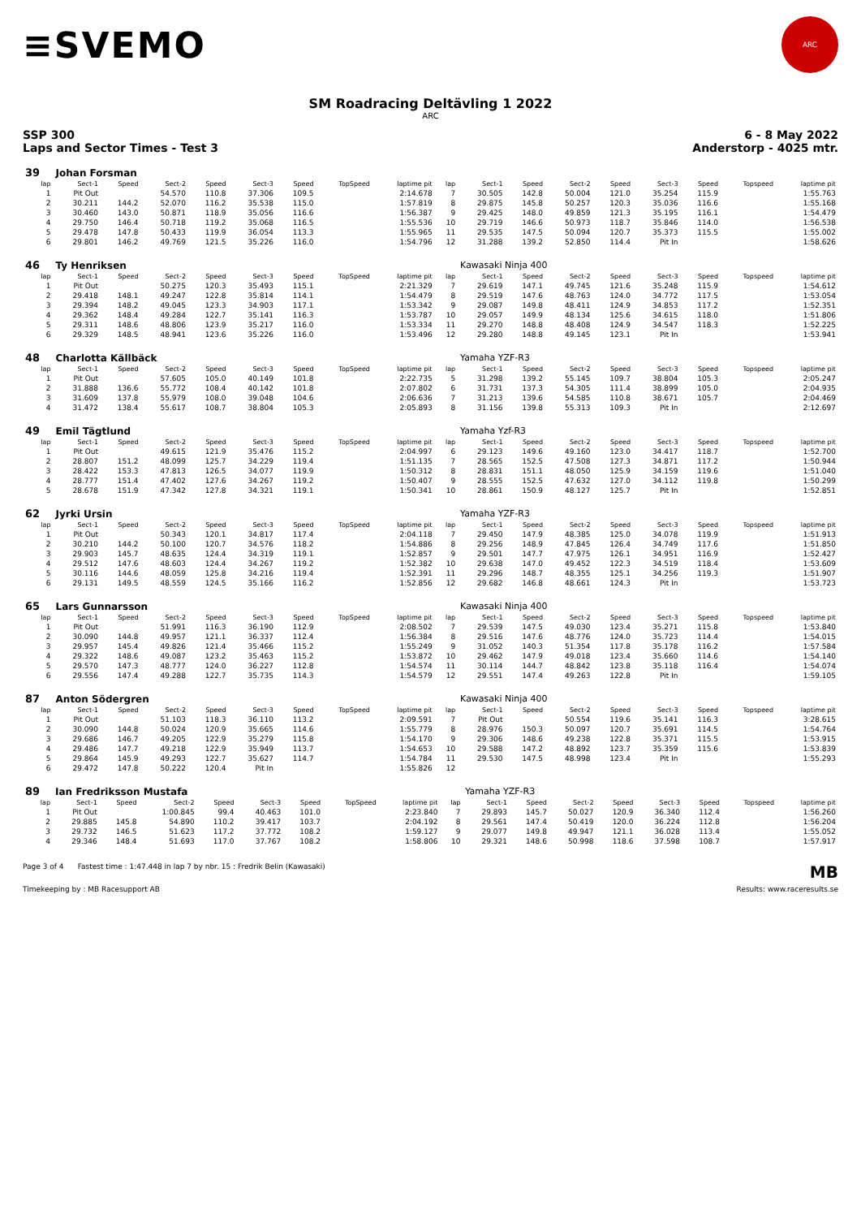≡SVEMO
ARC
SM Roadracing Deltävling 1 2022
ARC
SSP 300 6 - 8 May 2022
Laps and Sector Times - Test 3 Anderstorp - 4025 mtr.
| 39 | Johan Forsman | | | | | | | | | | | | | | | | |
| lap | Sect-1 | Speed | Sect-2 | Speed | Sect-3 | Speed | TopSpeed | laptime pit | lap | Sect-1 | Speed | Sect-2 | Speed | Sect-3 | Speed | Topspeed | laptime pit |
| 1 | Pit Out | | 54.570 | 110.8 | 37.306 | 109.5 | | 2:14.678 | 7 | 30.505 | 142.8 | 50.004 | 121.0 | 35.254 | 115.9 | | 1:55.763 |
| 2 | 30.211 | 144.2 | 52.070 | 116.2 | 35.538 | 115.0 | | 1:57.819 | 8 | 29.875 | 145.8 | 50.257 | 120.3 | 35.036 | 116.6 | | 1:55.168 |
| 3 | 30.460 | 143.0 | 50.871 | 118.9 | 35.056 | 116.6 | | 1:56.387 | 9 | 29.425 | 148.0 | 49.859 | 121.3 | 35.195 | 116.1 | | 1:54.479 |
| 4 | 29.750 | 146.4 | 50.718 | 119.2 | 35.068 | 116.5 | | 1:55.536 | 10 | 29.719 | 146.6 | 50.973 | 118.7 | 35.846 | 114.0 | | 1:56.538 |
| 5 | 29.478 | 147.8 | 50.433 | 119.9 | 36.054 | 113.3 | | 1:55.965 | 11 | 29.535 | 147.5 | 50.094 | 120.7 | 35.373 | 115.5 | | 1:55.002 |
| 6 | 29.801 | 146.2 | 49.769 | 121.5 | 35.226 | 116.0 | | 1:54.796 | 12 | 31.288 | 139.2 | 52.850 | 114.4 | Pit In | | | 1:58.626 |
| 46 | Ty Henriksen | | | | | | | | | Kawasaki Ninja 400 | | | | | | | |
| lap | Sect-1 | Speed | Sect-2 | Speed | Sect-3 | Speed | TopSpeed | laptime pit | lap | Sect-1 | Speed | Sect-2 | Speed | Sect-3 | Speed | Topspeed | laptime pit |
| 1 | Pit Out | | 50.275 | 120.3 | 35.493 | 115.1 | | 2:21.329 | 7 | 29.619 | 147.1 | 49.745 | 121.6 | 35.248 | 115.9 | | 1:54.612 |
| 2 | 29.418 | 148.1 | 49.247 | 122.8 | 35.814 | 114.1 | | 1:54.479 | 8 | 29.519 | 147.6 | 48.763 | 124.0 | 34.772 | 117.5 | | 1:53.054 |
| 3 | 29.394 | 148.2 | 49.045 | 123.3 | 34.903 | 117.1 | | 1:53.342 | 9 | 29.087 | 149.8 | 48.411 | 124.9 | 34.853 | 117.2 | | 1:52.351 |
| 4 | 29.362 | 148.4 | 49.284 | 122.7 | 35.141 | 116.3 | | 1:53.787 | 10 | 29.057 | 149.9 | 48.134 | 125.6 | 34.615 | 118.0 | | 1:51.806 |
| 5 | 29.311 | 148.6 | 48.806 | 123.9 | 35.217 | 116.0 | | 1:53.334 | 11 | 29.270 | 148.8 | 48.408 | 124.9 | 34.547 | 118.3 | | 1:52.225 |
| 6 | 29.329 | 148.5 | 48.941 | 123.6 | 35.226 | 116.0 | | 1:53.496 | 12 | 29.280 | 148.8 | 49.145 | 123.1 | Pit In | | | 1:53.941 |
| 48 | Charlotta Källbäck | | | | | | | | | Yamaha YZF-R3 | | | | | | | |
| lap | Sect-1 | Speed | Sect-2 | Speed | Sect-3 | Speed | TopSpeed | laptime pit | lap | Sect-1 | Speed | Sect-2 | Speed | Sect-3 | Speed | Topspeed | laptime pit |
| 1 | Pit Out | | 57.605 | 105.0 | 40.149 | 101.8 | | 2:22.735 | 5 | 31.298 | 139.2 | 55.145 | 109.7 | 38.804 | 105.3 | | 2:05.247 |
| 2 | 31.888 | 136.6 | 55.772 | 108.4 | 40.142 | 101.8 | | 2:07.802 | 6 | 31.731 | 137.3 | 54.305 | 111.4 | 38.899 | 105.0 | | 2:04.935 |
| 3 | 31.609 | 137.8 | 55.979 | 108.0 | 39.048 | 104.6 | | 2:06.636 | 7 | 31.213 | 139.6 | 54.585 | 110.8 | 38.671 | 105.7 | | 2:04.469 |
| 4 | 31.472 | 138.4 | 55.617 | 108.7 | 38.804 | 105.3 | | 2:05.893 | 8 | 31.156 | 139.8 | 55.313 | 109.3 | Pit In | | | 2:12.697 |
| 49 | Emil Tägtlund | | | | | | | | | Yamaha Yzf-R3 | | | | | | | |
| lap | Sect-1 | Speed | Sect-2 | Speed | Sect-3 | Speed | TopSpeed | laptime pit | lap | Sect-1 | Speed | Sect-2 | Speed | Sect-3 | Speed | Topspeed | laptime pit |
| 1 | Pit Out | | 49.615 | 121.9 | 35.476 | 115.2 | | 2:04.997 | 6 | 29.123 | 149.6 | 49.160 | 123.0 | 34.417 | 118.7 | | 1:52.700 |
| 2 | 28.807 | 151.2 | 48.099 | 125.7 | 34.229 | 119.4 | | 1:51.135 | 7 | 28.565 | 152.5 | 47.508 | 127.3 | 34.871 | 117.2 | | 1:50.944 |
| 3 | 28.422 | 153.3 | 47.813 | 126.5 | 34.077 | 119.9 | | 1:50.312 | 8 | 28.831 | 151.1 | 48.050 | 125.9 | 34.159 | 119.6 | | 1:51.040 |
| 4 | 28.777 | 151.4 | 47.402 | 127.6 | 34.267 | 119.2 | | 1:50.407 | 9 | 28.555 | 152.5 | 47.632 | 127.0 | 34.112 | 119.8 | | 1:50.299 |
| 5 | 28.678 | 151.9 | 47.342 | 127.8 | 34.321 | 119.1 | | 1:50.341 | 10 | 28.861 | 150.9 | 48.127 | 125.7 | Pit In | | | 1:52.851 |
| 62 | Jyrki Ursin | | | | | | | | | Yamaha YZF-R3 | | | | | | | |
| lap | Sect-1 | Speed | Sect-2 | Speed | Sect-3 | Speed | TopSpeed | laptime pit | lap | Sect-1 | Speed | Sect-2 | Speed | Sect-3 | Speed | Topspeed | laptime pit |
| 1 | Pit Out | | 50.343 | 120.1 | 34.817 | 117.4 | | 2:04.118 | 7 | 29.450 | 147.9 | 48.385 | 125.0 | 34.078 | 119.9 | | 1:51.913 |
| 2 | 30.210 | 144.2 | 50.100 | 120.7 | 34.576 | 118.2 | | 1:54.886 | 8 | 29.256 | 148.9 | 47.845 | 126.4 | 34.749 | 117.6 | | 1:51.850 |
| 3 | 29.903 | 145.7 | 48.635 | 124.4 | 34.319 | 119.1 | | 1:52.857 | 9 | 29.501 | 147.7 | 47.975 | 126.1 | 34.951 | 116.9 | | 1:52.427 |
| 4 | 29.512 | 147.6 | 48.603 | 124.4 | 34.267 | 119.2 | | 1:52.382 | 10 | 29.638 | 147.0 | 49.452 | 122.3 | 34.519 | 118.4 | | 1:53.609 |
| 5 | 30.116 | 144.6 | 48.059 | 125.8 | 34.216 | 119.4 | | 1:52.391 | 11 | 29.296 | 148.7 | 48.355 | 125.1 | 34.256 | 119.3 | | 1:51.907 |
| 6 | 29.131 | 149.5 | 48.559 | 124.5 | 35.166 | 116.2 | | 1:52.856 | 12 | 29.682 | 146.8 | 48.661 | 124.3 | Pit In | | | 1:53.723 |
| 65 | Lars Gunnarsson | | | | | | | | | Kawasaki Ninja 400 | | | | | | | |
| lap | Sect-1 | Speed | Sect-2 | Speed | Sect-3 | Speed | TopSpeed | laptime pit | lap | Sect-1 | Speed | Sect-2 | Speed | Sect-3 | Speed | Topspeed | laptime pit |
| 1 | Pit Out | | 51.991 | 116.3 | 36.190 | 112.9 | | 2:08.502 | 7 | 29.539 | 147.5 | 49.030 | 123.4 | 35.271 | 115.8 | | 1:53.840 |
| 2 | 30.090 | 144.8 | 49.957 | 121.1 | 36.337 | 112.4 | | 1:56.384 | 8 | 29.516 | 147.6 | 48.776 | 124.0 | 35.723 | 114.4 | | 1:54.015 |
| 3 | 29.957 | 145.4 | 49.826 | 121.4 | 35.466 | 115.2 | | 1:55.249 | 9 | 31.052 | 140.3 | 51.354 | 117.8 | 35.178 | 116.2 | | 1:57.584 |
| 4 | 29.322 | 148.6 | 49.087 | 123.2 | 35.463 | 115.2 | | 1:53.872 | 10 | 29.462 | 147.9 | 49.018 | 123.4 | 35.660 | 114.6 | | 1:54.140 |
| 5 | 29.570 | 147.3 | 48.777 | 124.0 | 36.227 | 112.8 | | 1:54.574 | 11 | 30.114 | 144.7 | 48.842 | 123.8 | 35.118 | 116.4 | | 1:54.074 |
| 6 | 29.556 | 147.4 | 49.288 | 122.7 | 35.735 | 114.3 | | 1:54.579 | 12 | 29.551 | 147.4 | 49.263 | 122.8 | Pit In | | | 1:59.105 |
| 87 | Anton Södergren | | | | | | | | | Kawasaki Ninja 400 | | | | | | | |
| lap | Sect-1 | Speed | Sect-2 | Speed | Sect-3 | Speed | TopSpeed | laptime pit | lap | Sect-1 | Speed | Sect-2 | Speed | Sect-3 | Speed | Topspeed | laptime pit |
| 1 | Pit Out | | 51.103 | 118.3 | 36.110 | 113.2 | | 2:09.591 | 7 | Pit Out | | 50.554 | 119.6 | 35.141 | 116.3 | | 3:28.615 |
| 2 | 30.090 | 144.8 | 50.024 | 120.9 | 35.665 | 114.6 | | 1:55.779 | 8 | 28.976 | 150.3 | 50.097 | 120.7 | 35.691 | 114.5 | | 1:54.764 |
| 3 | 29.686 | 146.7 | 49.205 | 122.9 | 35.279 | 115.8 | | 1:54.170 | 9 | 29.306 | 148.6 | 49.238 | 122.8 | 35.371 | 115.5 | | 1:53.915 |
| 4 | 29.486 | 147.7 | 49.218 | 122.9 | 35.949 | 113.7 | | 1:54.653 | 10 | 29.588 | 147.2 | 48.892 | 123.7 | 35.359 | 115.6 | | 1:53.839 |
| 5 | 29.864 | 145.9 | 49.293 | 122.7 | 35.627 | 114.7 | | 1:54.784 | 11 | 29.530 | 147.5 | 48.998 | 123.4 | Pit In | | | 1:55.293 |
| 6 | 29.472 | 147.8 | 50.222 | 120.4 | Pit In | | | 1:55.826 | 12 | | | | | | | | |
| 89 | Ian Fredriksson Mustafa | | | | | | | | | Yamaha YZF-R3 | | | | | | | |
| lap | Sect-1 | Speed | Sect-2 | Speed | Sect-3 | Speed | TopSpeed | laptime pit | lap | Sect-1 | Speed | Sect-2 | Speed | Sect-3 | Speed | Topspeed | laptime pit |
| 1 | Pit Out | | 1:00.845 | 99.4 | 40.463 | 101.0 | | 2:23.840 | 7 | 29.893 | 145.7 | 50.027 | 120.9 | 36.340 | 112.4 | | 1:56.260 |
| 2 | 29.885 | 145.8 | 54.890 | 110.2 | 39.417 | 103.7 | | 2:04.192 | 8 | 29.561 | 147.4 | 50.419 | 120.0 | 36.224 | 112.8 | | 1:56.204 |
| 3 | 29.732 | 146.5 | 51.623 | 117.2 | 37.772 | 108.2 | | 1:59.127 | 9 | 29.077 | 149.8 | 49.947 | 121.1 | 36.028 | 113.4 | | 1:55.052 |
| 4 | 29.346 | 148.4 | 51.693 | 117.0 | 37.767 | 108.2 | | 1:58.806 | 10 | 29.321 | 148.6 | 50.998 | 118.6 | 37.598 | 108.7 | | 1:57.917 |
Page 3 of 4 Fastest time : 1:47.448 in lap 7 by nbr. 15 : Fredrik Belin (Kawasaki) MB
Timekeeping by : MB Racesupport AB Results: www.raceresults.se